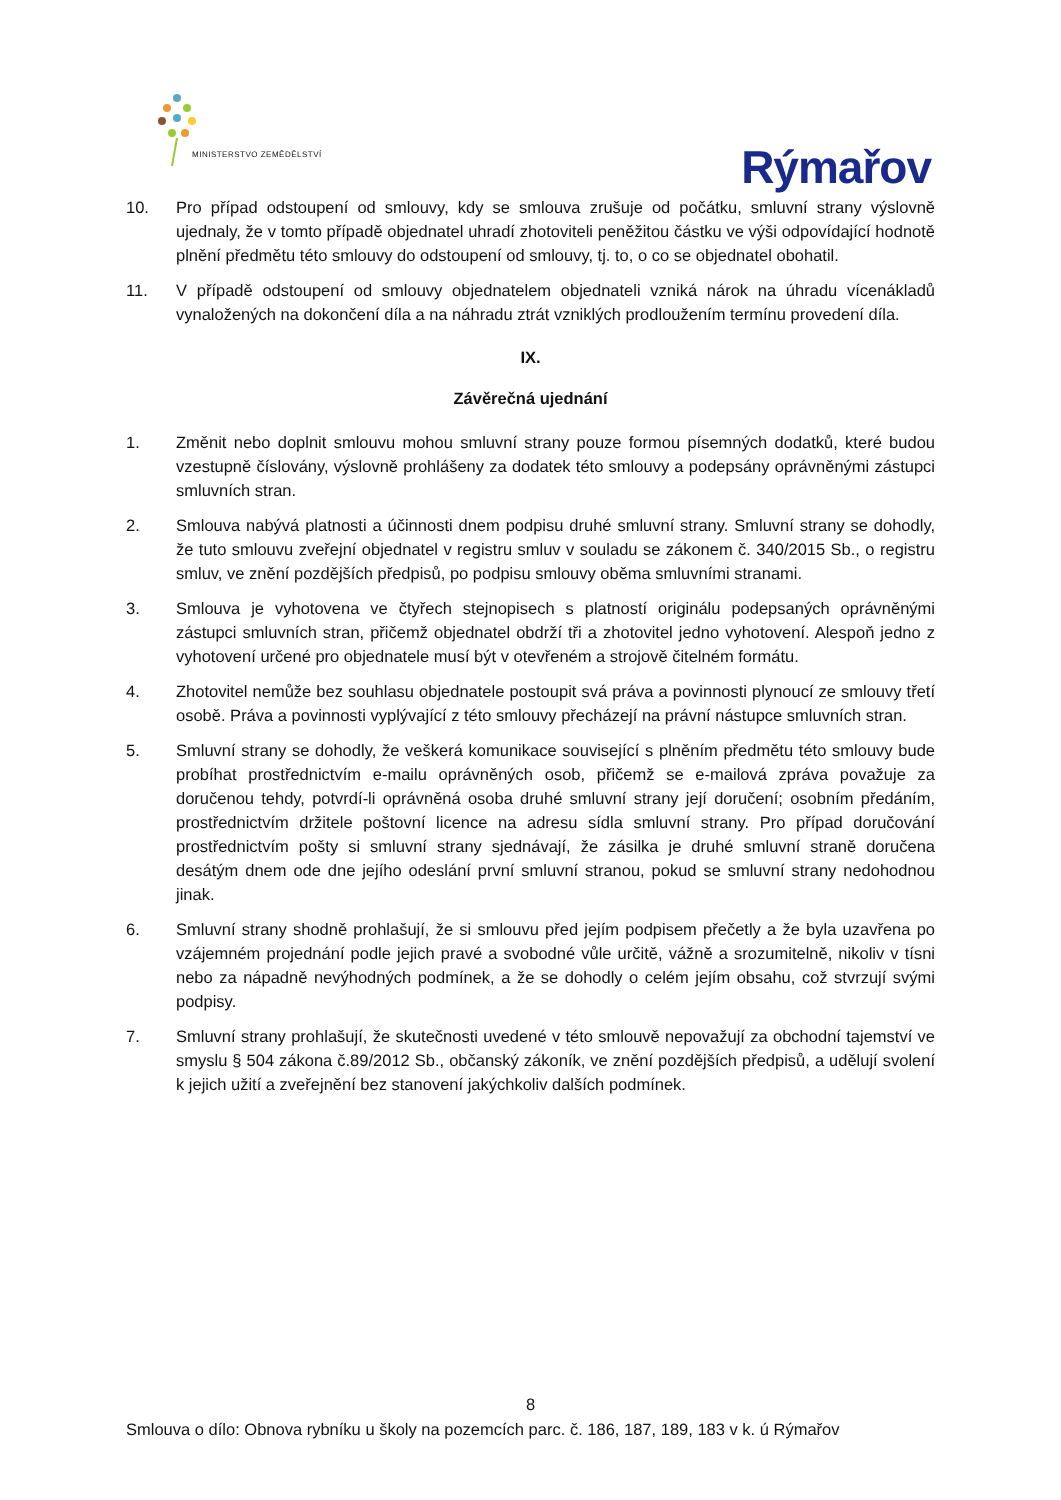MINISTERSTVO ZEMĚDĚLSTVÍ
Rýmařov
10. Pro případ odstoupení od smlouvy, kdy se smlouva zrušuje od počátku, smluvní strany výslovně ujednaly, že v tomto případě objednatel uhradí zhotoviteli peněžitou částku ve výši odpovídající hodnotě plnění předmětu této smlouvy do odstoupení od smlouvy, tj. to, o co se objednatel obohatil.
11. V případě odstoupení od smlouvy objednatelem objednateli vzniká nárok na úhradu vícenákladů vynaložených na dokončení díla a na náhradu ztrát vzniklých prodloužením termínu provedení díla.
IX.
Závěrečná ujednání
1. Změnit nebo doplnit smlouvu mohou smluvní strany pouze formou písemných dodatků, které budou vzestupně číslovány, výslovně prohlášeny za dodatek této smlouvy a podepsány oprávněnými zástupci smluvních stran.
2. Smlouva nabývá platnosti a účinnosti dnem podpisu druhé smluvní strany. Smluvní strany se dohodly, že tuto smlouvu zveřejní objednatel v registru smluv v souladu se zákonem č. 340/2015 Sb., o registru smluv, ve znění pozdějších předpisů, po podpisu smlouvy oběma smluvními stranami.
3. Smlouva je vyhotovena ve čtyřech stejnopisech s platností originálu podepsaných oprávněnými zástupci smluvních stran, přičemž objednatel obdrží tři a zhotovitel jedno vyhotovení. Alespoň jedno z vyhotovení určené pro objednatele musí být v otevřeném a strojově čitelném formátu.
4. Zhotovitel nemůže bez souhlasu objednatele postoupit svá práva a povinnosti plynoucí ze smlouvy třetí osobě. Práva a povinnosti vyplývající z této smlouvy přecházejí na právní nástupce smluvních stran.
5. Smluvní strany se dohodly, že veškerá komunikace související s plněním předmětu této smlouvy bude probíhat prostřednictvím e-mailu oprávněných osob, přičemž se e-mailová zpráva považuje za doručenou tehdy, potvrdí-li oprávněná osoba druhé smluvní strany její doručení; osobním předáním, prostřednictvím držitele poštovní licence na adresu sídla smluvní strany. Pro případ doručování prostřednictvím pošty si smluvní strany sjednávají, že zásilka je druhé smluvní straně doručena desátým dnem ode dne jejího odeslání první smluvní stranou, pokud se smluvní strany nedohodnou jinak.
6. Smluvní strany shodně prohlašují, že si smlouvu před jejím podpisem přečetly a že byla uzavřena po vzájemném projednání podle jejich pravé a svobodné vůle určitě, vážně a srozumitelně, nikoliv v tísni nebo za nápadně nevýhodných podmínek, a že se dohodly o celém jejím obsahu, což stvrzují svými podpisy.
7. Smluvní strany prohlašují, že skutečnosti uvedené v této smlouvě nepovažují za obchodní tajemství ve smyslu § 504 zákona č.89/2012 Sb., občanský zákoník, ve znění pozdějších předpisů, a udělují svolení k jejich užití a zveřejnění bez stanovení jakýchkoliv dalších podmínek.
8
Smlouva o dílo: Obnova rybníku u školy na pozemcích parc. č. 186, 187, 189, 183 v k. ú Rýmařov